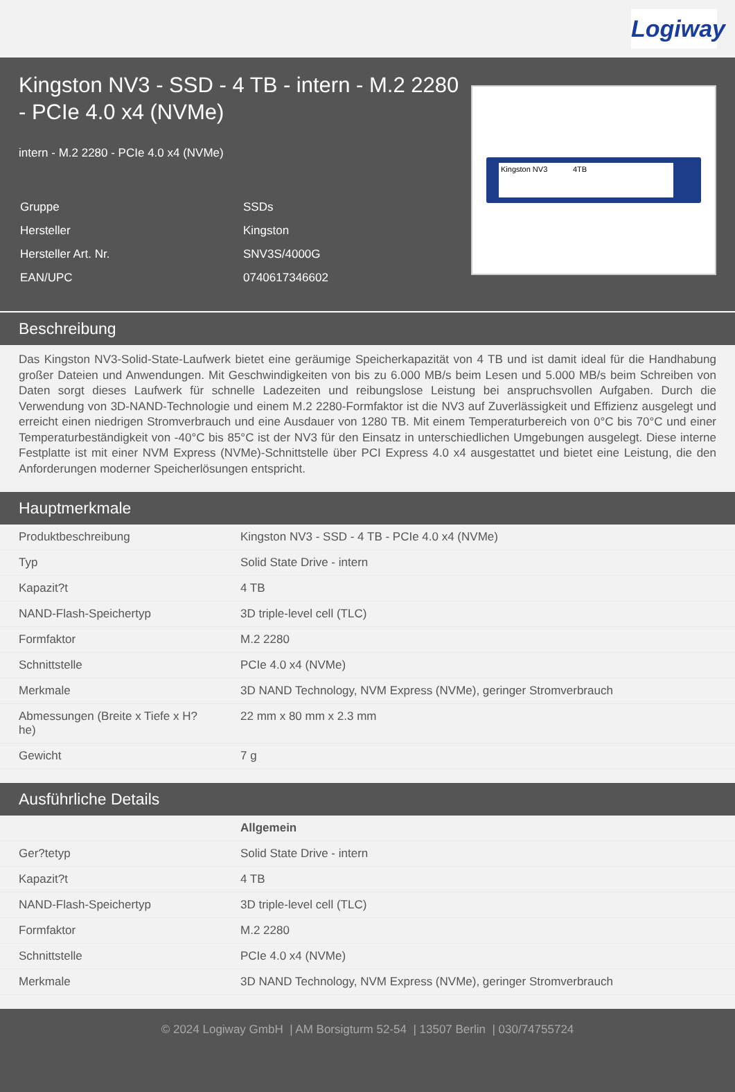Logiway
Kingston NV3 - SSD - 4 TB - intern - M.2 2280 - PCIe 4.0 x4 (NVMe)
intern - M.2 2280 - PCIe 4.0 x4 (NVMe)
| Gruppe | SSDs |
| Hersteller | Kingston |
| Hersteller Art. Nr. | SNV3S/4000G |
| EAN/UPC | 0740617346602 |
Kingston NV3 4TB
Beschreibung
Das Kingston NV3-Solid-State-Laufwerk bietet eine geräumige Speicherkapazität von 4 TB und ist damit ideal für die Handhabung großer Dateien und Anwendungen. Mit Geschwindigkeiten von bis zu 6.000 MB/s beim Lesen und 5.000 MB/s beim Schreiben von Daten sorgt dieses Laufwerk für schnelle Ladezeiten und reibungslose Leistung bei anspruchsvollen Aufgaben. Durch die Verwendung von 3D-NAND-Technologie und einem M.2 2280-Formfaktor ist die NV3 auf Zuverlässigkeit und Effizienz ausgelegt und erreicht einen niedrigen Stromverbrauch und eine Ausdauer von 1280 TB. Mit einem Temperaturbereich von 0°C bis 70°C und einer Temperaturbeständigkeit von -40°C bis 85°C ist der NV3 für den Einsatz in unterschiedlichen Umgebungen ausgelegt. Diese interne Festplatte ist mit einer NVM Express (NVMe)-Schnittstelle über PCI Express 4.0 x4 ausgestattet und bietet eine Leistung, die den Anforderungen moderner Speicherlösungen entspricht.
Hauptmerkmale
| Produktbeschreibung | Kingston NV3 - SSD - 4 TB - PCIe 4.0 x4 (NVMe) |
| Typ | Solid State Drive - intern |
| Kapazit?t | 4 TB |
| NAND-Flash-Speichertyp | 3D triple-level cell (TLC) |
| Formfaktor | M.2 2280 |
| Schnittstelle | PCIe 4.0 x4 (NVMe) |
| Merkmale | 3D NAND Technology, NVM Express (NVMe), geringer Stromverbrauch |
| Abmessungen (Breite x Tiefe x H?he) | 22 mm x 80 mm x 2.3 mm |
| Gewicht | 7 g |
Ausführliche Details
| | Allgemein |
| Ger?tetyp | Solid State Drive - intern |
| Kapazit?t | 4 TB |
| NAND-Flash-Speichertyp | 3D triple-level cell (TLC) |
| Formfaktor | M.2 2280 |
| Schnittstelle | PCIe 4.0 x4 (NVMe) |
| Merkmale | 3D NAND Technology, NVM Express (NVMe), geringer Stromverbrauch |
© 2024 Logiway GmbH | AM Borsigturm 52-54 | 13507 Berlin | 030/74755724